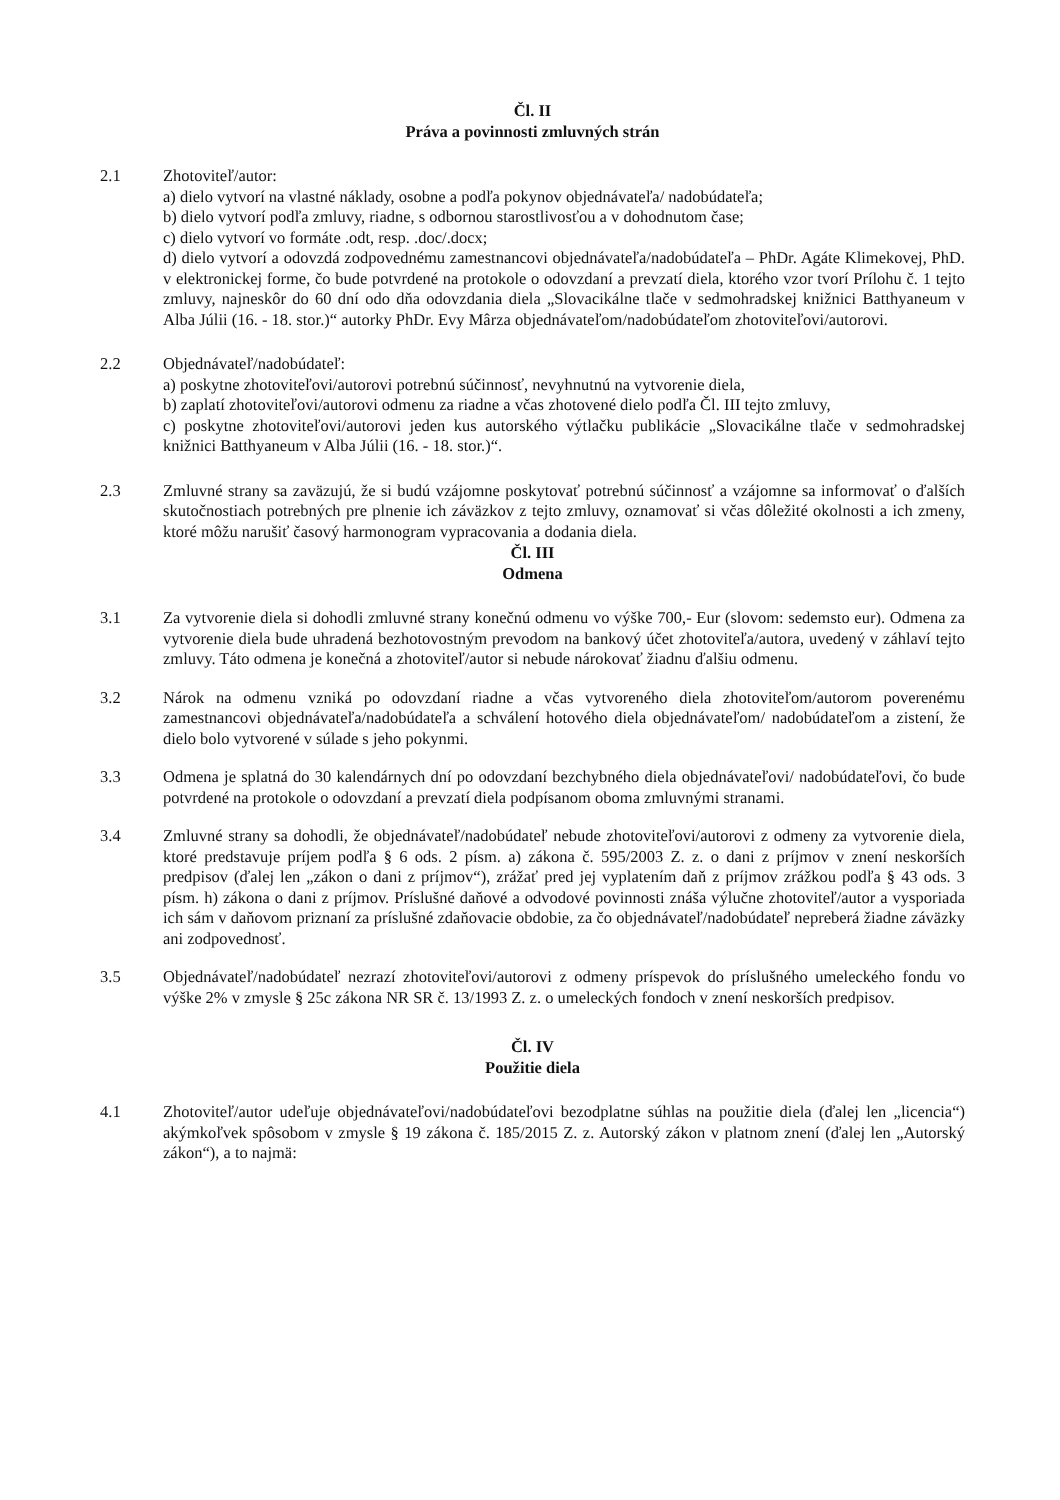Čl. II
Práva a povinnosti zmluvných strán
2.1 Zhotoviteľ/autor:
a) dielo vytvorí na vlastné náklady, osobne a podľa pokynov objednávateľa/ nadobúdateľa;
b) dielo vytvorí podľa zmluvy, riadne, s odbornou starostlivosťou a v dohodnutom čase;
c) dielo vytvorí vo formáte .odt, resp. .doc/.docx;
d) dielo vytvorí a odovzdá zodpovednému zamestnancovi objednávateľa/nadobúdateľa – PhDr. Agáte Klimekovej, PhD. v elektronickej forme, čo bude potvrdené na protokole o odovzdaní a prevzatí diela, ktorého vzor tvorí Prílohu č. 1 tejto zmluvy, najneskôr do 60 dní odo dňa odovzdania diela „Slovacikálne tlače v sedmohradskej knižnici Batthyaneum v Alba Júlii (16. - 18. stor.)“ autorky PhDr. Evy Mârza objednávateľom/nadobúdateľom zhotoviteľovi/autorovi.
2.2 Objednávateľ/nadobúdateľ:
a) poskytne zhotoviteľovi/autorovi potrebnú súčinnosť, nevyhnutnú na vytvorenie diela,
b) zaplatí zhotoviteľovi/autorovi odmenu za riadne a včas zhotovené dielo podľa Čl. III tejto zmluvy,
c) poskytne zhotoviteľovi/autorovi jeden kus autorského výtlačku publikácie „Slovacikálne tlače v sedmohradskej knižnici Batthyaneum v Alba Júlii (16. - 18. stor.)“.
2.3 Zmluvné strany sa zaväzujú, že si budú vzájomne poskytovať potrebnú súčinnosť a vzájomne sa informovať o ďalších skutočnostiach potrebných pre plnenie ich záväzkov z tejto zmluvy, oznamovať si včas dôležité okolnosti a ich zmeny, ktoré môžu narušiť časový harmonogram vypracovania a dodania diela.
Čl. III
Odmena
3.1 Za vytvorenie diela si dohodli zmluvné strany konečnú odmenu vo výške 700,- Eur (slovom: sedemsto eur). Odmena za vytvorenie diela bude uhradená bezhotovostným prevodom na bankový účet zhotoviteľa/autora, uvedený v záhlaví tejto zmluvy. Táto odmena je konečná a zhotoviteľ/autor si nebude nárokovať žiadnu ďalšiu odmenu.
3.2 Nárok na odmenu vzniká po odovzdaní riadne a včas vytvoreného diela zhotoviteľom/autorom poverenému zamestnancovi objednávateľa/nadobúdateľa a schválení hotového diela objednávateľom/ nadobúdateľom a zistení, že dielo bolo vytvorené v súlade s jeho pokynmi.
3.3 Odmena je splatná do 30 kalendárnych dní po odovzdaní bezchybného diela objednávateľovi/ nadobúdateľovi, čo bude potvrdené na protokole o odovzdaní a prevzatí diela podpísanom oboma zmluvnými stranami.
3.4 Zmluvné strany sa dohodli, že objednávateľ/nadobúdateľ nebude zhotoviteľovi/autorovi z odmeny za vytvorenie diela, ktoré predstavuje príjem podľa § 6 ods. 2 písm. a) zákona č. 595/2003 Z. z. o dani z príjmov v znení neskorších predpisov (ďalej len „zákon o dani z príjmov“), zrážať pred jej vyplatením daň z príjmov zrážkou podľa § 43 ods. 3 písm. h) zákona o dani z príjmov. Príslušné daňové a odvodové povinnosti znáša výlučne zhotoviteľ/autor a vysporiada ich sám v daňovom priznaní za príslušné zdaňovacie obdobie, za čo objednávateľ/nadobúdateľ nepreberá žiadne záväzky ani zodpovednosť.
3.5 Objednávateľ/nadobúdateľ nezrazí zhotoviteľovi/autorovi z odmeny príspevok do príslušného umeleckého fondu vo výške 2% v zmysle § 25c zákona NR SR č. 13/1993 Z. z. o umeleckých fondoch v znení neskorších predpisov.
Čl. IV
Použitie diela
4.1 Zhotoviteľ/autor udeľuje objednávateľovi/nadobúdateľovi bezodplatne súhlas na použitie diela (ďalej len „licencia“) akýmkoľvek spôsobom v zmysle § 19 zákona č. 185/2015 Z. z. Autorský zákon v platnom znení (ďalej len „Autorský zákon“), a to najmä: